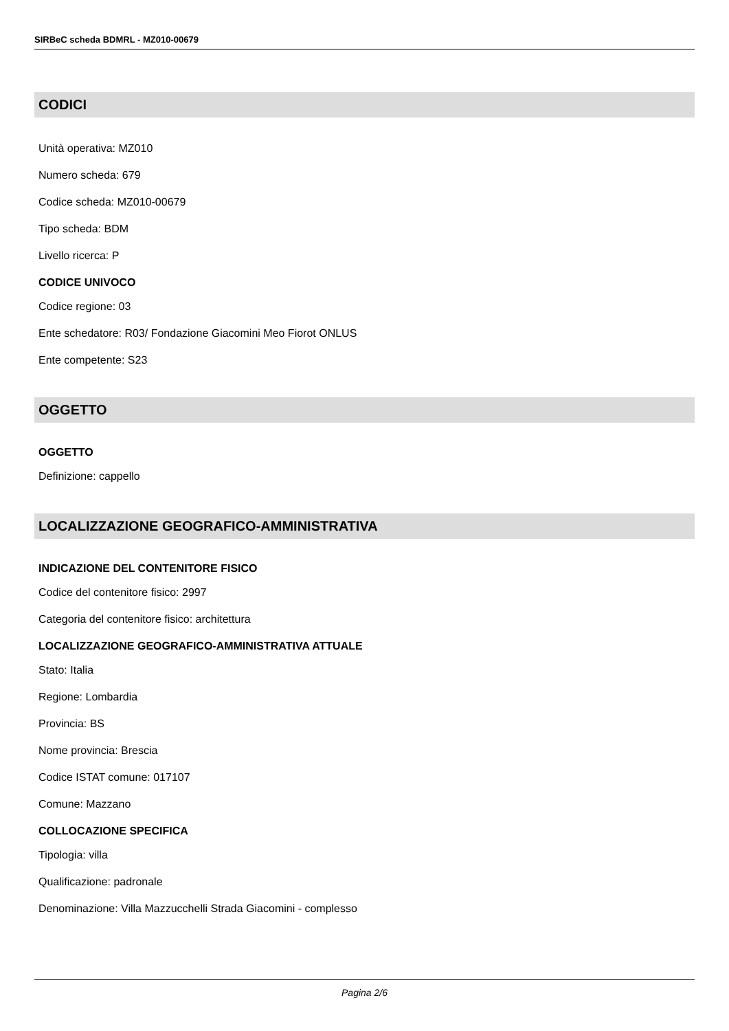SIRBeC scheda BDMRL - MZ010-00679
CODICI
Unità operativa: MZ010
Numero scheda: 679
Codice scheda: MZ010-00679
Tipo scheda: BDM
Livello ricerca: P
CODICE UNIVOCO
Codice regione: 03
Ente schedatore: R03/ Fondazione Giacomini Meo Fiorot ONLUS
Ente competente: S23
OGGETTO
OGGETTO
Definizione: cappello
LOCALIZZAZIONE GEOGRAFICO-AMMINISTRATIVA
INDICAZIONE DEL CONTENITORE FISICO
Codice del contenitore fisico: 2997
Categoria del contenitore fisico: architettura
LOCALIZZAZIONE GEOGRAFICO-AMMINISTRATIVA ATTUALE
Stato: Italia
Regione: Lombardia
Provincia: BS
Nome provincia: Brescia
Codice ISTAT comune: 017107
Comune: Mazzano
COLLOCAZIONE SPECIFICA
Tipologia: villa
Qualificazione: padronale
Denominazione: Villa Mazzucchelli Strada Giacomini - complesso
Pagina 2/6